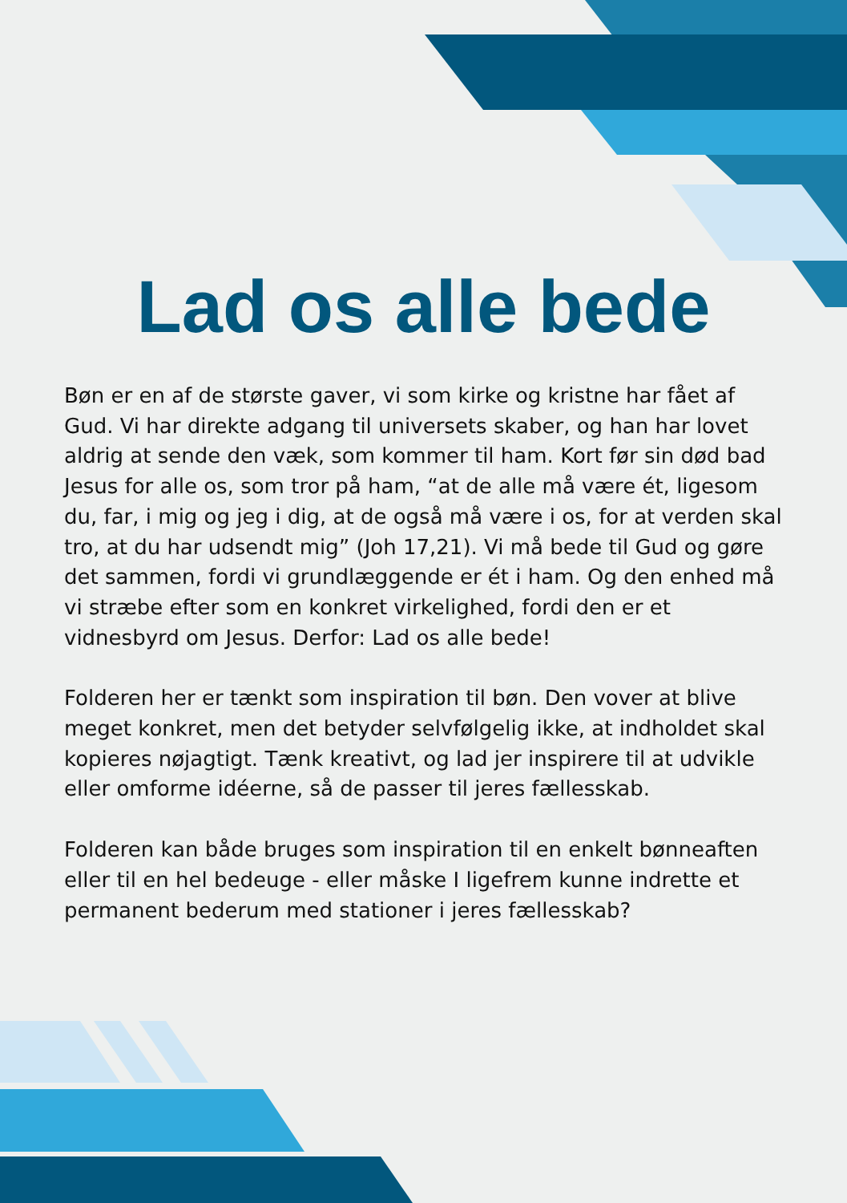Lad os alle bede
Bøn er en af de største gaver, vi som kirke og kristne har fået af Gud. Vi har direkte adgang til universets skaber, og han har lovet aldrig at sende den væk, som kommer til ham. Kort før sin død bad Jesus for alle os, som tror på ham, “at de alle må være ét, ligesom du, far, i mig og jeg i dig, at de også må være i os, for at verden skal tro, at du har udsendt mig” (Joh 17,21). Vi må bede til Gud og gøre det sammen, fordi vi grundlæggende er ét i ham. Og den enhed må vi stræbe efter som en konkret virkelighed, fordi den er et vidnesbyrd om Jesus. Derfor: Lad os alle bede!
Folderen her er tænkt som inspiration til bøn. Den vover at blive meget konkret, men det betyder selvfølgelig ikke, at indholdet skal kopieres nøjagtigt. Tænk kreativt, og lad jer inspirere til at udvikle eller omforme idéerne, så de passer til jeres fællesskab.
Folderen kan både bruges som inspiration til en enkelt bønneaften eller til en hel bedeuge - eller måske I ligefrem kunne indrette et permanent bederum med stationer i jeres fællesskab?